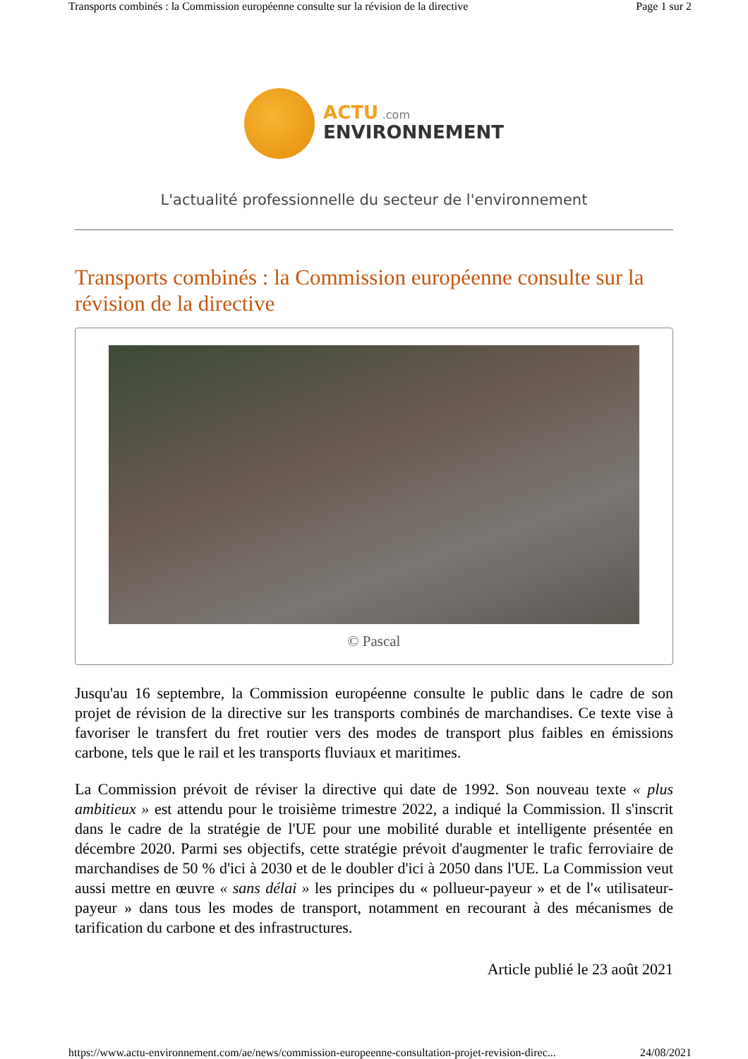Transports combinés : la Commission européenne consulte sur la révision de la directive Page 1 sur 2
ACTU .com
ENVIRONNEMENT
L'actualité professionnelle du secteur de l'environnement
Transports combinés : la Commission européenne consulte sur la révision de la directive
© Pascal
Jusqu'au 16 septembre, la Commission européenne consulte le public dans le cadre de son projet de révision de la directive sur les transports combinés de marchandises. Ce texte vise à favoriser le transfert du fret routier vers des modes de transport plus faibles en émissions carbone, tels que le rail et les transports fluviaux et maritimes.
La Commission prévoit de réviser la directive qui date de 1992. Son nouveau texte « plus ambitieux » est attendu pour le troisième trimestre 2022, a indiqué la Commission. Il s'inscrit dans le cadre de la stratégie de l'UE pour une mobilité durable et intelligente présentée en décembre 2020. Parmi ses objectifs, cette stratégie prévoit d'augmenter le trafic ferroviaire de marchandises de 50 % d'ici à 2030 et de le doubler d'ici à 2050 dans l'UE. La Commission veut aussi mettre en œuvre « sans délai » les principes du « pollueur-payeur » et de l'« utilisateur-payeur » dans tous les modes de transport, notamment en recourant à des mécanismes de tarification du carbone et des infrastructures.
Article publié le 23 août 2021
https://www.actu-environnement.com/ae/news/commission-europeenne-consultation-projet-revision-direc... 24/08/2021